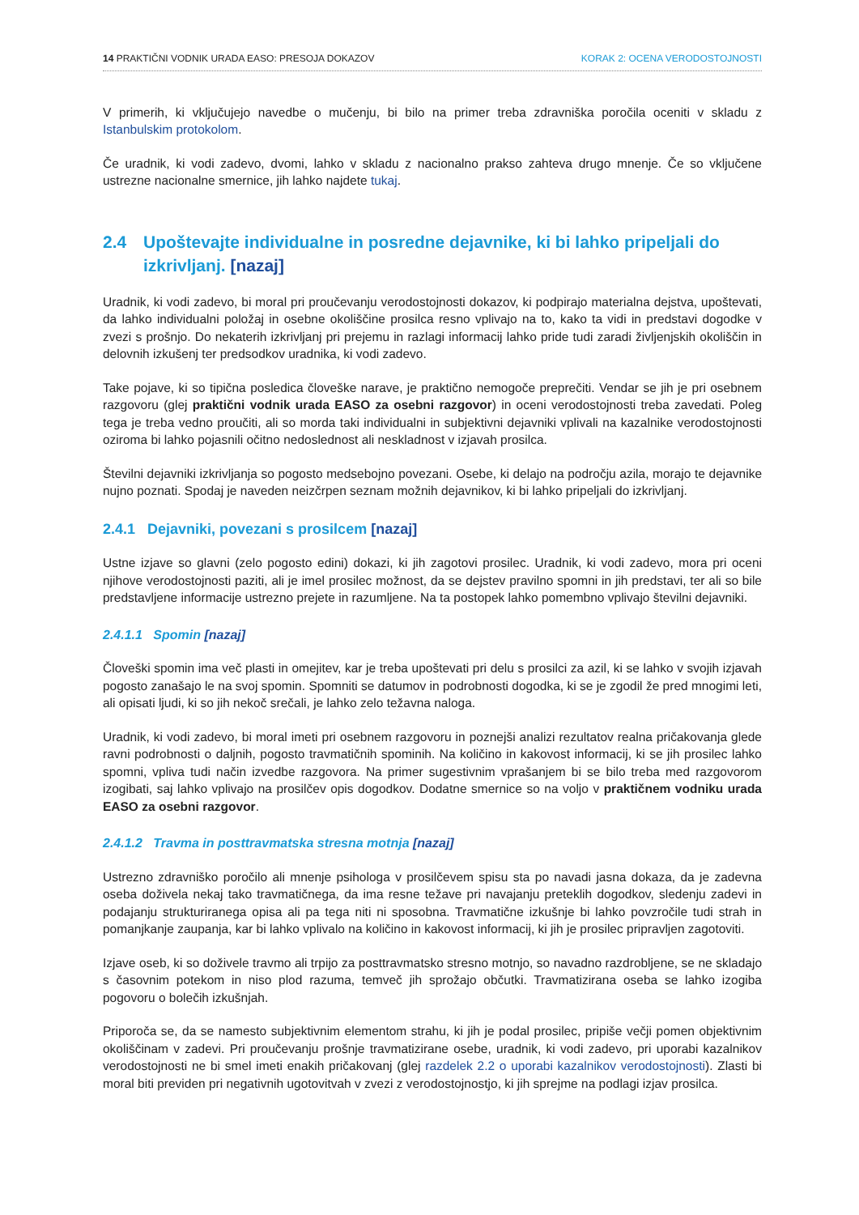14 PRAKTIČNI VODNIK URADA EASO: PRESOJA DOKAZOV KORAK 2: OCENA VERODOSTOJNOSTI
V primerih, ki vključujejo navedbe o mučenju, bi bilo na primer treba zdravniška poročila oceniti v skladu z Istanbulskim protokolom.
Če uradnik, ki vodi zadevo, dvomi, lahko v skladu z nacionalno prakso zahteva drugo mnenje. Če so vključene ustrezne nacionalne smernice, jih lahko najdete tukaj.
2.4 Upoštevajte individualne in posredne dejavnike, ki bi lahko pripeljali do izkrivljanj. [nazaj]
Uradnik, ki vodi zadevo, bi moral pri proučevanju verodostojnosti dokazov, ki podpirajo materialna dejstva, upoštevati, da lahko individualni položaj in osebne okoliščine prosilca resno vplivajo na to, kako ta vidi in predstavi dogodke v zvezi s prošnjo. Do nekaterih izkrivljanj pri prejemu in razlagi informacij lahko pride tudi zaradi življenjskih okoliščin in delovnih izkušenj ter predsodkov uradnika, ki vodi zadevo.
Take pojave, ki so tipična posledica človeške narave, je praktično nemogoče preprečiti. Vendar se jih je pri osebnem razgovoru (glej praktični vodnik urada EASO za osebni razgovor) in oceni verodostojnosti treba zavedati. Poleg tega je treba vedno proučiti, ali so morda taki individualni in subjektivni dejavniki vplivali na kazalnike verodostojnosti oziroma bi lahko pojasnili očitno nedoslednost ali neskladnost v izjavah prosilca.
Številni dejavniki izkrivljanja so pogosto medsebojno povezani. Osebe, ki delajo na področju azila, morajo te dejavnike nujno poznati. Spodaj je naveden neizčrpen seznam možnih dejavnikov, ki bi lahko pripeljali do izkrivljanj.
2.4.1 Dejavniki, povezani s prosilcem [nazaj]
Ustne izjave so glavni (zelo pogosto edini) dokazi, ki jih zagotovi prosilec. Uradnik, ki vodi zadevo, mora pri oceni njihove verodostojnosti paziti, ali je imel prosilec možnost, da se dejstev pravilno spomni in jih predstavi, ter ali so bile predstavljene informacije ustrezno prejete in razumljene. Na ta postopek lahko pomembno vplivajo številni dejavniki.
2.4.1.1 Spomin [nazaj]
Človeški spomin ima več plasti in omejitev, kar je treba upoštevati pri delu s prosilci za azil, ki se lahko v svojih izjavah pogosto zanašajo le na svoj spomin. Spomniti se datumov in podrobnosti dogodka, ki se je zgodil že pred mnogimi leti, ali opisati ljudi, ki so jih nekoč srečali, je lahko zelo težavna naloga.
Uradnik, ki vodi zadevo, bi moral imeti pri osebnem razgovoru in poznejši analizi rezultatov realna pričakovanja glede ravni podrobnosti o daljnih, pogosto travmatičnih spominih. Na količino in kakovost informacij, ki se jih prosilec lahko spomni, vpliva tudi način izvedbe razgovora. Na primer sugestivnim vprašanjem bi se bilo treba med razgovorom izogibati, saj lahko vplivajo na prosilčev opis dogodkov. Dodatne smernice so na voljo v praktičnem vodniku urada EASO za osebni razgovor.
2.4.1.2 Travma in posttravmatska stresna motnja [nazaj]
Ustrezno zdravniško poročilo ali mnenje psihologa v prosilčevem spisu sta po navadi jasna dokaza, da je zadevna oseba doživela nekaj tako travmatičnega, da ima resne težave pri navajanju preteklih dogodkov, sledenju zadevi in podajanju strukturiranega opisa ali pa tega niti ni sposobna. Travmatične izkušnje bi lahko povzročile tudi strah in pomanjkanje zaupanja, kar bi lahko vplivalo na količino in kakovost informacij, ki jih je prosilec pripravljen zagotoviti.
Izjave oseb, ki so doživele travmo ali trpijo za posttravmatsko stresno motnjo, so navadno razdrobljene, se ne skladajo s časovnim potekom in niso plod razuma, temveč jih sprožajo občutki. Travmatizirana oseba se lahko izogiba pogovoru o bolečih izkušnjah.
Priporoča se, da se namesto subjektivnim elementom strahu, ki jih je podal prosilec, pripiše večji pomen objektivnim okoliščinam v zadevi. Pri proučevanju prošnje travmatizirane osebe, uradnik, ki vodi zadevo, pri uporabi kazalnikov verodostojnosti ne bi smel imeti enakih pričakovanj (glej razdelek 2.2 o uporabi kazalnikov verodostojnosti). Zlasti bi moral biti previden pri negativnih ugotovitvah v zvezi z verodostojnostjo, ki jih sprejme na podlagi izjav prosilca.